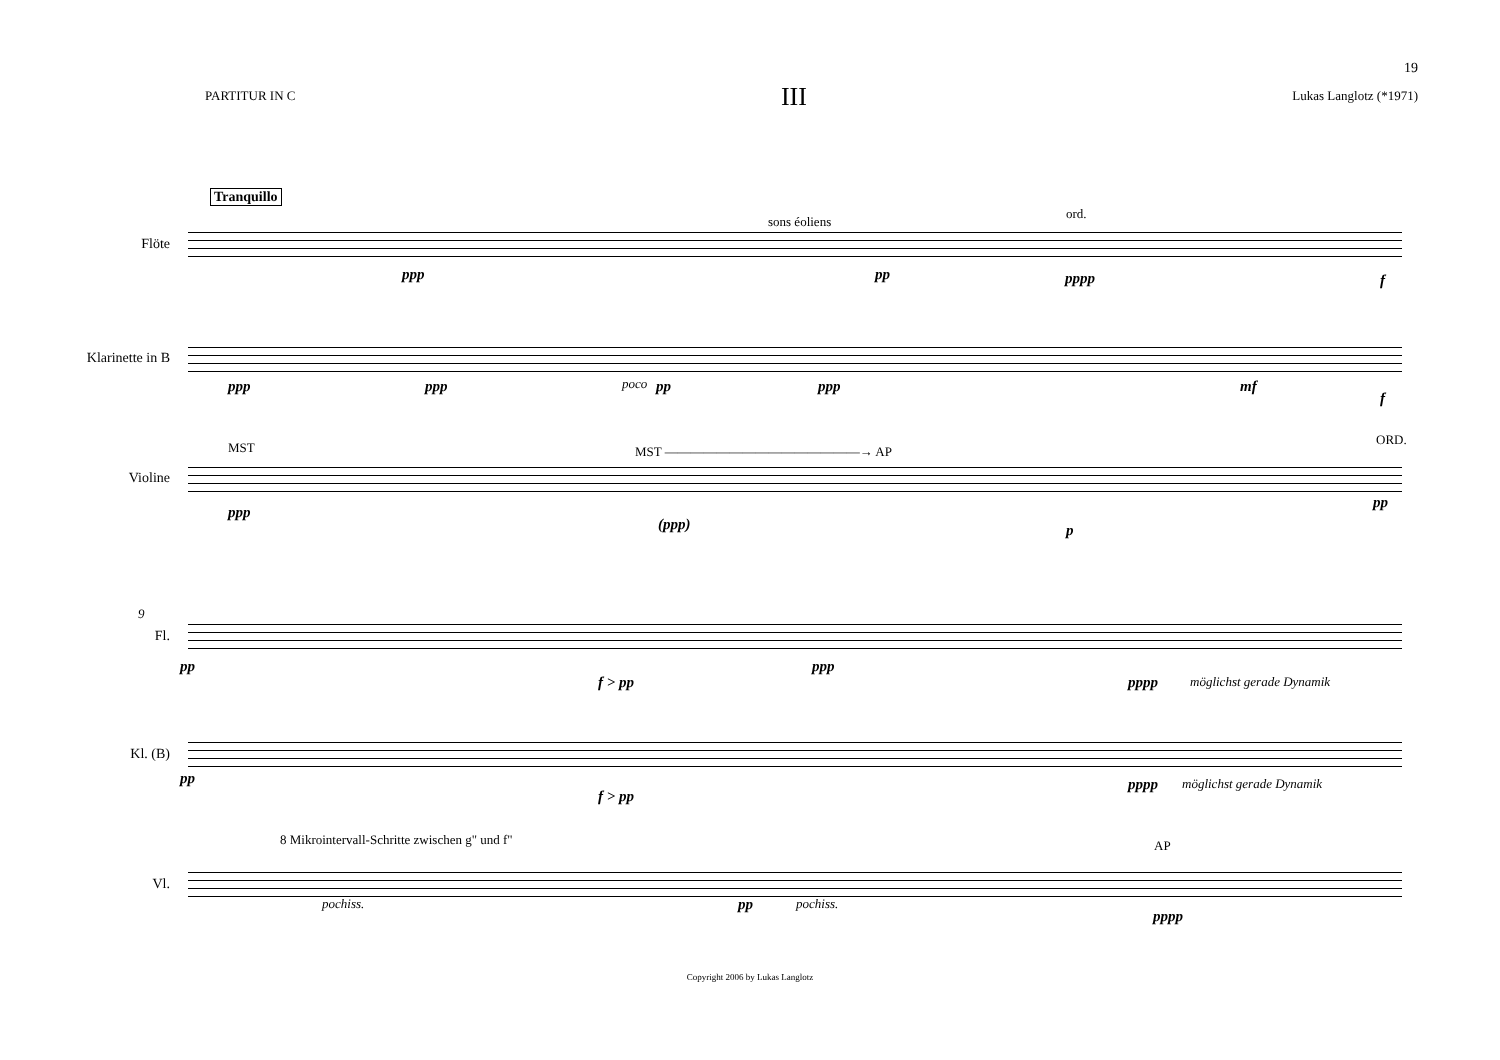19
PARTITUR IN C
III
Lukas Langlotz (*1971)
Tranquillo
Flöte
sons éoliens
ord.
ppp pp pppp f
Klarinette in B
ppp ppp poco pp ppp mf
f
Violine
MST MST ———————————————→ AP
ORD.
ppp
(ppp) p
pp
9
Fl.
pp
f > pp
ppp
pppp möglichst gerade Dynamik
Kl. (B)
pp
f > pp
pppp möglichst gerade Dynamik
Vl.
8 Mikrointervall-Schritte zwischen g" und f" AP
pochiss. pp pochiss.
pppp
Copyright 2006 by Lukas Langlotz